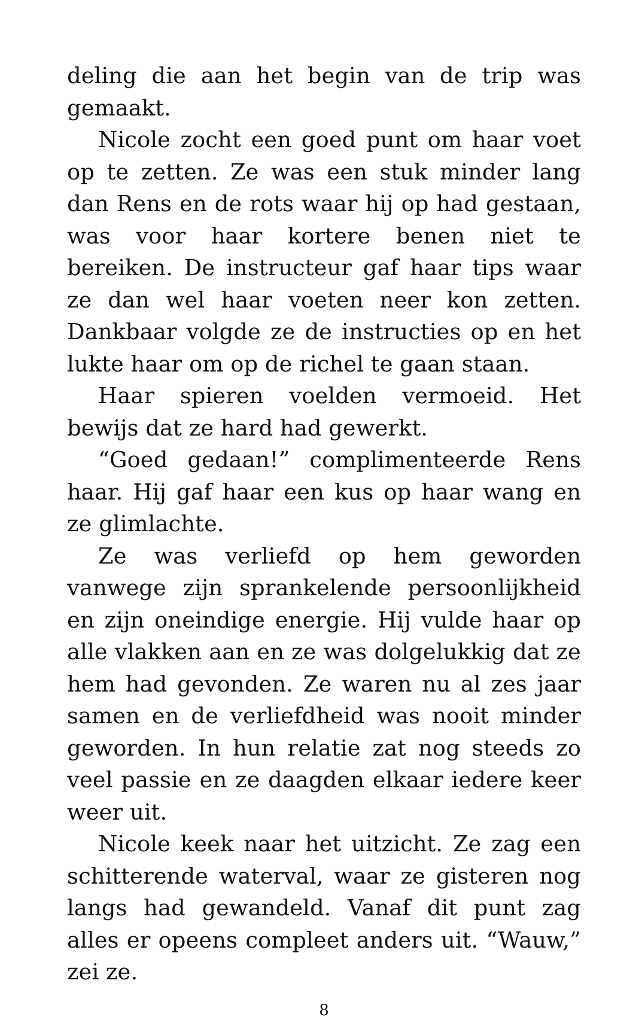deling die aan het begin van de trip was gemaakt.
Nicole zocht een goed punt om haar voet op te zetten. Ze was een stuk minder lang dan Rens en de rots waar hij op had gestaan, was voor haar kortere benen niet te bereiken. De instructeur gaf haar tips waar ze dan wel haar voeten neer kon zetten. Dankbaar volgde ze de instructies op en het lukte haar om op de richel te gaan staan.
Haar spieren voelden vermoeid. Het bewijs dat ze hard had gewerkt.
“Goed gedaan!” complimenteerde Rens haar. Hij gaf haar een kus op haar wang en ze glimlachte.
Ze was verliefd op hem geworden vanwege zijn sprankelende persoonlijkheid en zijn oneindige energie. Hij vulde haar op alle vlakken aan en ze was dolgelukkig dat ze hem had gevonden. Ze waren nu al zes jaar samen en de verliefdheid was nooit minder geworden. In hun relatie zat nog steeds zo veel passie en ze daagden elkaar iedere keer weer uit.
Nicole keek naar het uitzicht. Ze zag een schitterende waterval, waar ze gisteren nog langs had gewandeld. Vanaf dit punt zag alles er opeens compleet anders uit. “Wauw,” zei ze.
8